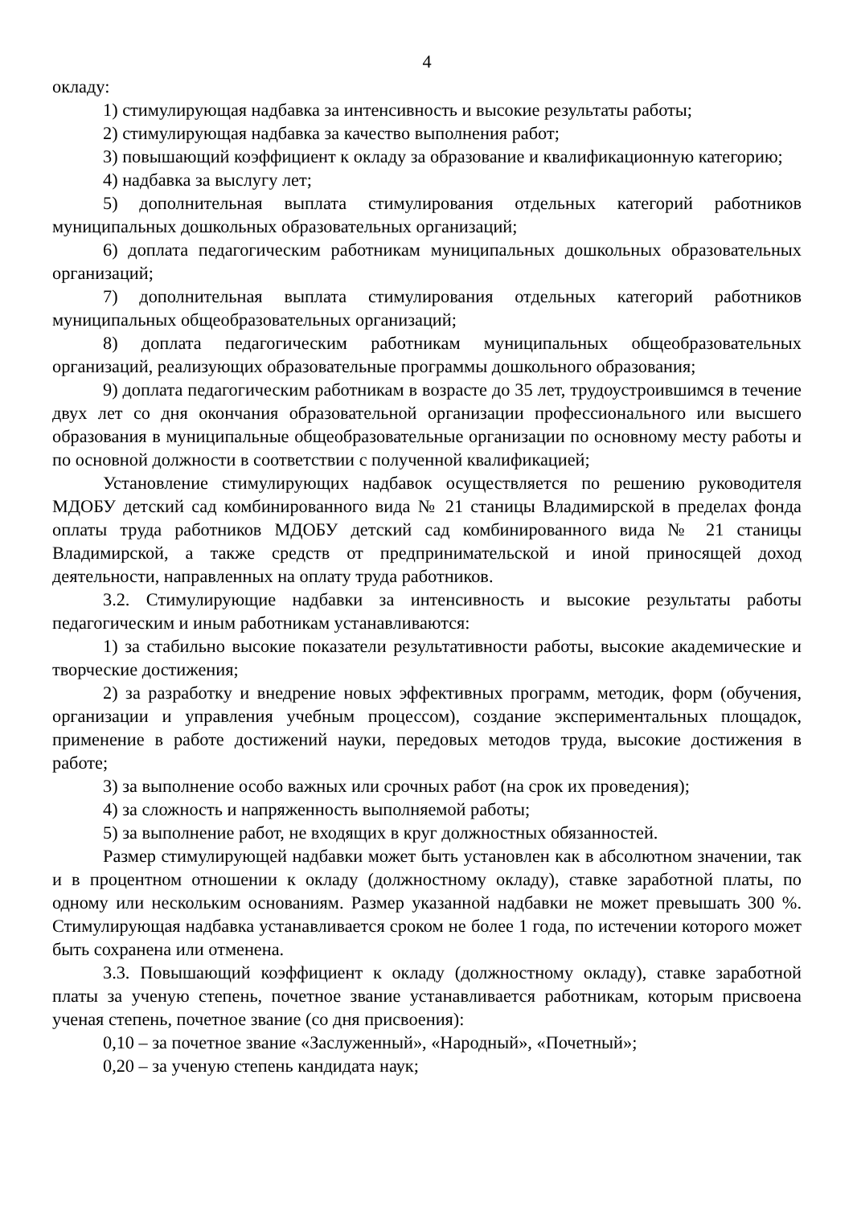4
окладу:
1) стимулирующая надбавка за интенсивность и высокие результаты работы;
2) стимулирующая надбавка за качество выполнения работ;
3) повышающий коэффициент к окладу за образование и квалификационную категорию;
4) надбавка за выслугу лет;
5) дополнительная выплата стимулирования отдельных категорий работников муниципальных дошкольных образовательных организаций;
6) доплата педагогическим работникам муниципальных дошкольных образовательных организаций;
7) дополнительная выплата стимулирования отдельных категорий работников муниципальных общеобразовательных организаций;
8) доплата педагогическим работникам муниципальных общеобразовательных организаций, реализующих образовательные программы дошкольного образования;
9) доплата педагогическим работникам в возрасте до 35 лет, трудоустроившимся в течение двух лет со дня окончания образовательной организации профессионального или высшего образования в муниципальные общеобразовательные организации по основному месту работы и по основной должности в соответствии с полученной квалификацией;
Установление стимулирующих надбавок осуществляется по решению руководителя МДОБУ детский сад комбинированного вида № 21 станицы Владимирской в пределах фонда оплаты труда работников МДОБУ детский сад комбинированного вида № 21 станицы Владимирской, а также средств от предпринимательской и иной приносящей доход деятельности, направленных на оплату труда работников.
3.2. Стимулирующие надбавки за интенсивность и высокие результаты работы педагогическим и иным работникам устанавливаются:
1) за стабильно высокие показатели результативности работы, высокие академические и творческие достижения;
2) за разработку и внедрение новых эффективных программ, методик, форм (обучения, организации и управления учебным процессом), создание экспериментальных площадок, применение в работе достижений науки, передовых методов труда, высокие достижения в работе;
3) за выполнение особо важных или срочных работ (на срок их проведения);
4) за сложность и напряженность выполняемой работы;
5) за выполнение работ, не входящих в круг должностных обязанностей.
Размер стимулирующей надбавки может быть установлен как в абсолютном значении, так и в процентном отношении к окладу (должностному окладу), ставке заработной платы, по одному или нескольким основаниям. Размер указанной надбавки не может превышать 300 %. Стимулирующая надбавка устанавливается сроком не более 1 года, по истечении которого может быть сохранена или отменена.
3.3. Повышающий коэффициент к окладу (должностному окладу), ставке заработной платы за ученую степень, почетное звание устанавливается работникам, которым присвоена ученая степень, почетное звание (со дня присвоения):
0,10 – за почетное звание «Заслуженный», «Народный», «Почетный»;
0,20 – за ученую степень кандидата наук;